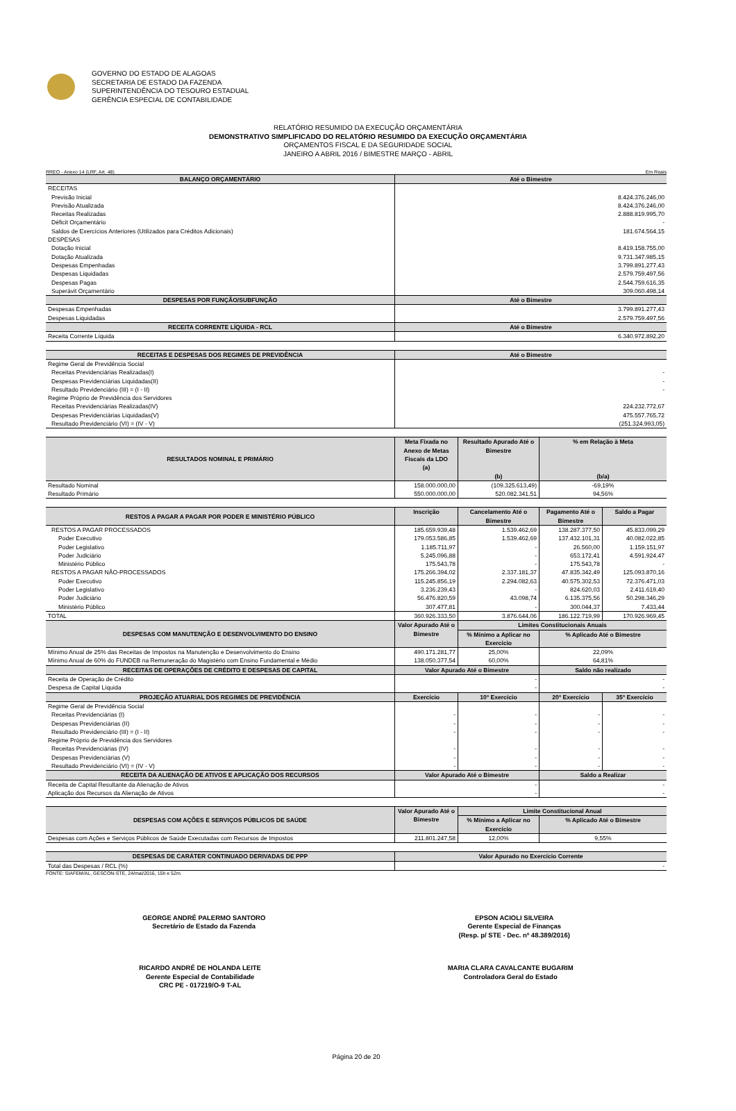GOVERNO DO ESTADO DE ALAGOAS
SECRETARIA DE ESTADO DA FAZENDA
SUPERINTENDÊNCIA DO TESOURO ESTADUAL
GERÊNCIA ESPECIAL DE CONTABILIDADE
RELATÓRIO RESUMIDO DA EXECUÇÃO ORÇAMENTÁRIA
DEMONSTRATIVO SIMPLIFICADO DO RELATÓRIO RESUMIDO DA EXECUÇÃO ORÇAMENTÁRIA
ORÇAMENTOS FISCAL E DA SEGURIDADE SOCIAL
JANEIRO A ABRIL 2016 / BIMESTRE MARÇO - ABRIL
RREO - Anexo 14 (LRF, Art. 48) Em Reais
| BALANÇO ORÇAMENTÁRIO | Até o Bimestre |
| --- | --- |
| RECEITAS | |
| Previsão Inicial | 8.424.376.246,00 |
| Previsão Atualizada | 8.424.376.246,00 |
| Receitas Realizadas | 2.888.819.995,70 |
| Déficit Orçamentário | - |
| Saldos de Exercícios Anteriores (Utilizados para Créditos Adicionais) | 181.674.564,15 |
| DESPESAS | |
| Dotação Inicial | 8.419.158.755,00 |
| Dotação Atualizada | 9.731.347.985,15 |
| Despesas Empenhadas | 3.799.891.277,43 |
| Despesas Liquidadas | 2.579.759.497,56 |
| Despesas Pagas | 2.544.759.616,35 |
| Superávit Orçamentário | 309.060.498,14 |
| DESPESAS POR FUNÇÃO/SUBFUNÇÃO | Até o Bimestre |
| Despesas Empenhadas | 3.799.891.277,43 |
| Despesas Liquidadas | 2.579.759.497,56 |
| RECEITA CORRENTE LÍQUIDA - RCL | Até o Bimestre |
| Receita Corrente Líquida | 6.340.972.892,20 |
| RECEITAS E DESPESAS DOS REGIMES DE PREVIDÊNCIA | Até o Bimestre |
| --- | --- |
| Regime Geral de Previdência Social | |
| Receitas Previdenciárias Realizadas(I) | - |
| Despesas Previdenciárias Liquidadas(II) | - |
| Resultado Previdenciário (III) = (I - II) | - |
| Regime Próprio de Previdência dos Servidores | |
| Receitas Previdenciárias Realizadas(IV) | 224.232.772,67 |
| Despesas Previdenciárias Liquidadas(V) | 475.557.765,72 |
| Resultado Previdenciário (VI) = (IV - V) | (251.324.993,05) |
| RESULTADOS NOMINAL E PRIMÁRIO | Meta Fixada no Anexo de Metas Fiscais da LDO (a) | Resultado Apurado Até o Bimestre (b) | % em Relação à Meta (b/a) |
| --- | --- | --- | --- |
| Resultado Nominal | 158.000.000,00 | (109.325.613,49) | -69,19% |
| Resultado Primário | 550.000.000,00 | 520.082.341,51 | 94,56% |
| RESTOS A PAGAR A PAGAR POR PODER E MINISTÉRIO PÚBLICO | Inscrição | Cancelamento Até o Bimestre | Pagamento Até o Bimestre | Saldo a Pagar |
| --- | --- | --- | --- | --- |
| RESTOS A PAGAR PROCESSADOS | 185.659.939,48 | 1.539.462,69 | 138.287.377,50 | 45.833.099,29 |
| Poder Executivo | 179.053.586,85 | 1.539.462,69 | 137.432.101,31 | 40.082.022,85 |
| Poder Legislativo | 1.185.711,97 | - | 26.560,00 | 1.159.151,97 |
| Poder Judiciário | 5.245.096,88 | - | 653.172,41 | 4.591.924,47 |
| Ministério Público | 175.543,78 | - | 175.543,78 | - |
| RESTOS A PAGAR NÃO-PROCESSADOS | 175.266.394,02 | 2.337.181,37 | 47.835.342,49 | 125.093.870,16 |
| Poder Executivo | 115.245.856,19 | 2.294.082,63 | 40.575.302,53 | 72.376.471,03 |
| Poder Legislativo | 3.236.239,43 | - | 824.620,03 | 2.411.619,40 |
| Poder Judiciário | 56.476.820,59 | 43.098,74 | 6.135.375,56 | 50.298.346,29 |
| Ministério Público | 307.477,81 | - | 300.044,37 | 7.433,44 |
| TOTAL | 360.926.333,50 | 3.876.644,06 | 186.122.719,99 | 170.926.969,45 |
| DESPESAS COM MANUTENÇÃO E DESENVOLVIMENTO DO ENSINO | Valor Apurado Até o Bimestre | Limites Constitucionais Anuais | | |
| | | % Mínimo a Aplicar no Exercício | % Aplicado Até o Bimestre | |
| Mínimo Anual de 25% das Receitas de Impostos na Manutenção e Desenvolvimento do Ensino | 490.171.281,77 | 25,00% | 22,09% | |
| Mínimo Anual de 60% do FUNDEB na Remuneração do Magistério com Ensino Fundamental e Médio | 138.050.377,54 | 60,00% | 64,81% | |
| RECEITAS DE OPERAÇÕES DE CRÉDITO E DESPESAS DE CAPITAL | Valor Apurado Até o Bimestre | | Saldo não realizado | |
| Receita de Operação de Crédito | - | | - | |
| Despesa de Capital Líquida | - | | - | |
| PROJEÇÃO ATUARIAL DOS REGIMES DE PREVIDÊNCIA | Exercício | 10º Exercício | 20º Exercício | 35º Exercício |
| Regime Geral de Previdência Social | | | | |
| Receitas Previdenciárias (I) | - | - | - | - |
| Despesas Previdenciárias (II) | - | - | - | - |
| Resultado Previdenciário (III) = (I - II) | - | - | - | - |
| Regime Próprio de Previdência dos Servidores | | | | |
| Receitas Previdenciárias (IV) | - | - | - | - |
| Despesas Previdenciárias (V) | - | - | - | - |
| Resultado Previdenciário (VI) = (IV - V) | - | - | - | - |
| RECEITA DA ALIENAÇÃO DE ATIVOS E APLICAÇÃO DOS RECURSOS | Valor Apurado Até o Bimestre | | Saldo a Realizar | |
| Receita de Capital Resultante da Alienação de Ativos | - | | - | |
| Aplicação dos Recursos da Alienação de Ativos | - | | - | |
| DESPESAS COM AÇÕES E SERVIÇOS PÚBLICOS DE SAÚDE | Valor Apurado Até o Bimestre | Limite Constitucional Anual | |
| --- | --- | --- | --- |
| | | % Mínimo a Aplicar no Exercício | % Aplicado Até o Bimestre |
| Despesas com Ações e Serviços Públicos de Saúde Executadas com Recursos de Impostos | 211.801.247,58 | 12,00% | 9,55% |
| DESPESAS DE CARÁTER CONTINUADO DERIVADAS DE PPP | Valor Apurado no Exercício Corrente |
| --- | --- |
| Total das Despesas / RCL (%) | - |
FONTE: SIAFEM/AL, GESCON-STE, 24/mai/2016, 15h e 52m.
GEORGE ANDRÉ PALERMO SANTORO
Secretário de Estado da Fazenda
EPSON ACIOLI SILVEIRA
Gerente Especial de Finanças
(Resp. p/ STE - Dec. nº 48.389/2016)
RICARDO ANDRÉ DE HOLANDA LEITE
Gerente Especial de Contabilidade
CRC PE - 017219/O-9 T-AL
MARIA CLARA CAVALCANTE BUGARIM
Controladora Geral do Estado
Página 20 de 20